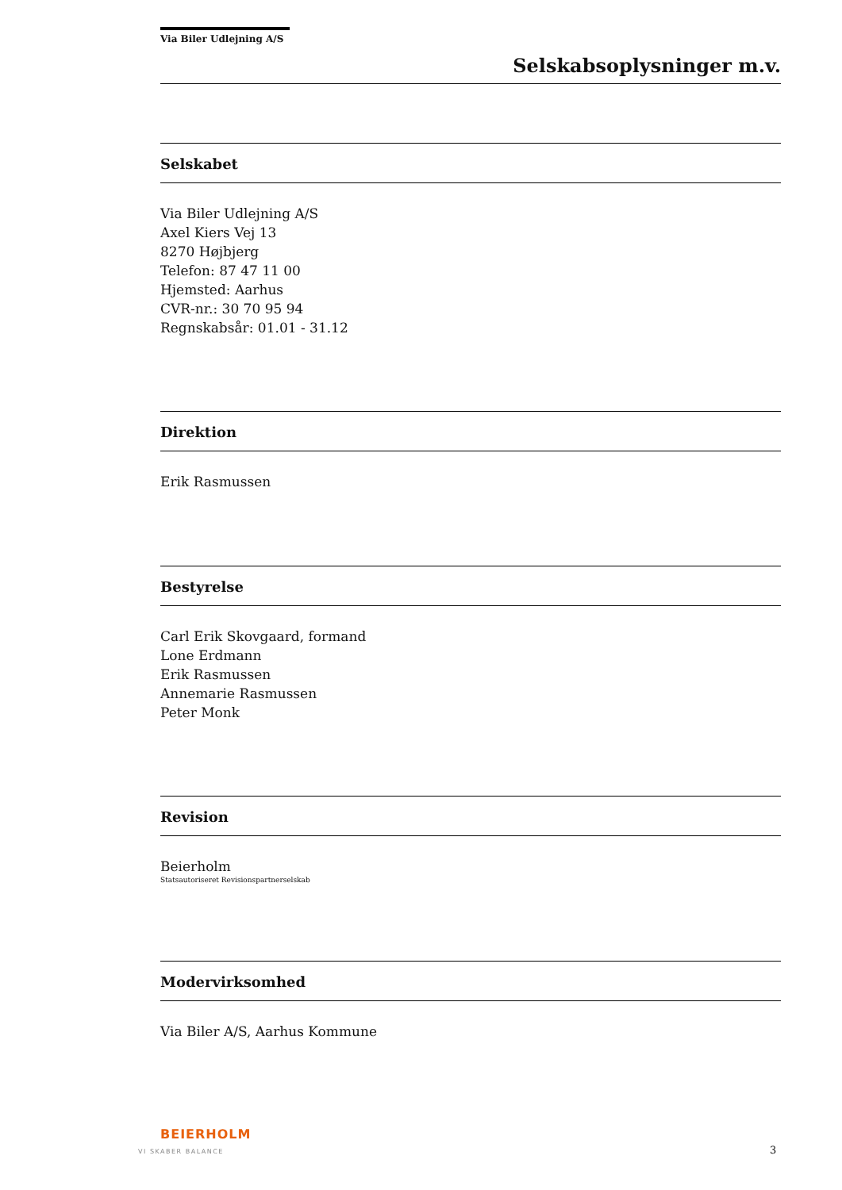Via Biler Udlejning A/S
Selskabsoplysninger m.v.
Selskabet
Via Biler Udlejning A/S
Axel Kiers Vej 13
8270 Højbjerg
Telefon: 87 47 11 00
Hjemsted: Aarhus
CVR-nr.: 30 70 95 94
Regnskabsår: 01.01 - 31.12
Direktion
Erik Rasmussen
Bestyrelse
Carl Erik Skovgaard, formand
Lone Erdmann
Erik Rasmussen
Annemarie Rasmussen
Peter Monk
Revision
Beierholm
Statsautoriseret Revisionspartnerselskab
Modervirksomhed
Via Biler A/S, Aarhus Kommune
BEIERHOLM
VI SKABER BALANCE
3